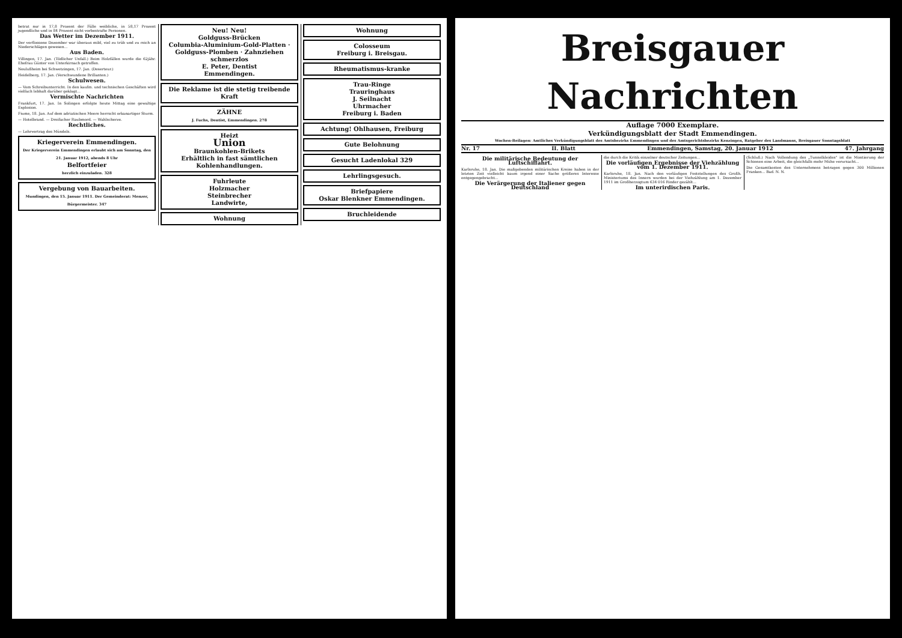betrat nur in 17,8 Prozent der Fälle weibliche, in 58,17 Prozent jugendliche und in 84 Prozent nicht vorbestrafte Personen.
Das Wetter im Dezember 1911.
Der verflossene Dezember war überaus mild, viel zu trüb und zu reich an Niederschlägen gewesen...
Aus Baden.
Villingen, 17. Jan. (Tödlicher Unfall.) Beim Holzfällen wurde die 62jähr. Ehefrau Günter von Unterkirnach getroffen.
Neulußheim bei Schwetzingen, 17. Jan. (Deserteur.)
Heidelberg, 17. Jan. (Verschwundene Brillanten.)
Schulwesen.
— Vom Schreibunterricht. In den kaufm. und technischen Geschäften wird vielfach lebhaft darüber geklagt...
Vermischte Nachrichten
Frankfurt, 17. Jan. In Solingen erfolgte heute Mittag eine gewaltige Explosion.
Fiume, 18. Jan. Auf dem adriatischen Meere herrscht orkanartiger Sturm.
— Hotelbrand. — Dreifacher Raubmord. — Wahlscherze.
Rechtliches.
— Lehrvertrag des Mündels.
Kriegerverein Emmendingen.
Der Kriegerverein Emmendingen erlaubt sich am Sonntag, den 21. Januar 1912, abends 8 Uhr
Belfortfeier
herzlich einzuladen. 328
Vergebung von Bauarbeiten.
Mundingen, den 15. Januar 1911. Der Gemeinderat: Menzer, Bürgermeister. 347
Neu! Neu!
Goldguss-Brücken
Columbia-Aluminium-Gold-Platten · Goldguss-Plomben · Zahnziehen schmerzlos
E. Peter, Dentist
Emmendingen.
Die Reklame ist die stetig treibende Kraft
ZÄHNE
J. Fuchs, Dentist, Emmendingen. 278
Heizt
Union
Braunkohlen-Brikets
Erhältlich in fast sämtlichen Kohlenhandlungen.
Fuhrleute
Holzmacher
Steinbrecher
Landwirte,
Wohnung
Wohnung
Colosseum
Freiburg i. Breisgau.
Rheumatismus-kranke
Trau-Ringe
Trauringhaus
J. Seilnacht
Uhrmacher
Freiburg i. Baden
Achtung! Ohlhausen, Freiburg
Gute Belohnung
Gesucht Ladenlokal 329
Lehrlingsgesuch.
Briefpapiere
Oskar Blenkner Emmendingen.
Bruchleidende
Breisgauer Nachrichten
Auflage 7000 Exemplare.
Verkündigungsblatt der Stadt Emmendingen.
Wochen-Beilagen: Amtliches Verkündigungsblatt des Amtsbezirks Emmendingen und des Amtsgerichtsbezirks Kenzingen, Ratgeber des Landmanns, Breisgauer Sonntagsblatt
Nr. 17 II. Blatt Emmendingen, Samstag, 20. Januar 1912 47. Jahrgang
Die militärische Bedeutung der Luftschiffahrt.
Karlsruhe, 18. Jan. Die maßgebenden militärischen Kreise haben in der letzten Zeit vielleicht kaum irgend einer Sache größeres Interesse entgegengebracht...
Die Verärgerung der Italiener gegen Deutschland
die durch die Kritik einzelner deutscher Zeitungen...
Die vorläufigen Ergebnisse der Viehzählung vom 1. Dezember 1911.
Karlsruhe, 18. Jan. Nach den vorläufigen Feststellungen des Großh. Ministeriums des Innern wurden bei der Viehzählung am 1. Dezember 1911 im Großherzogtum 634 016 Rinder gezählt...
Im unterirdischen Paris.
(Schluß.) Nach Vollendung des „Tunnelkleides" ist die Montierung der Schienen eine Arbeit, die gleichfalls mehr Mühe verursacht...
Die Gesamtkosten des Unternehmens betragen gegen 300 Millionen Franken... Bad. N. N.